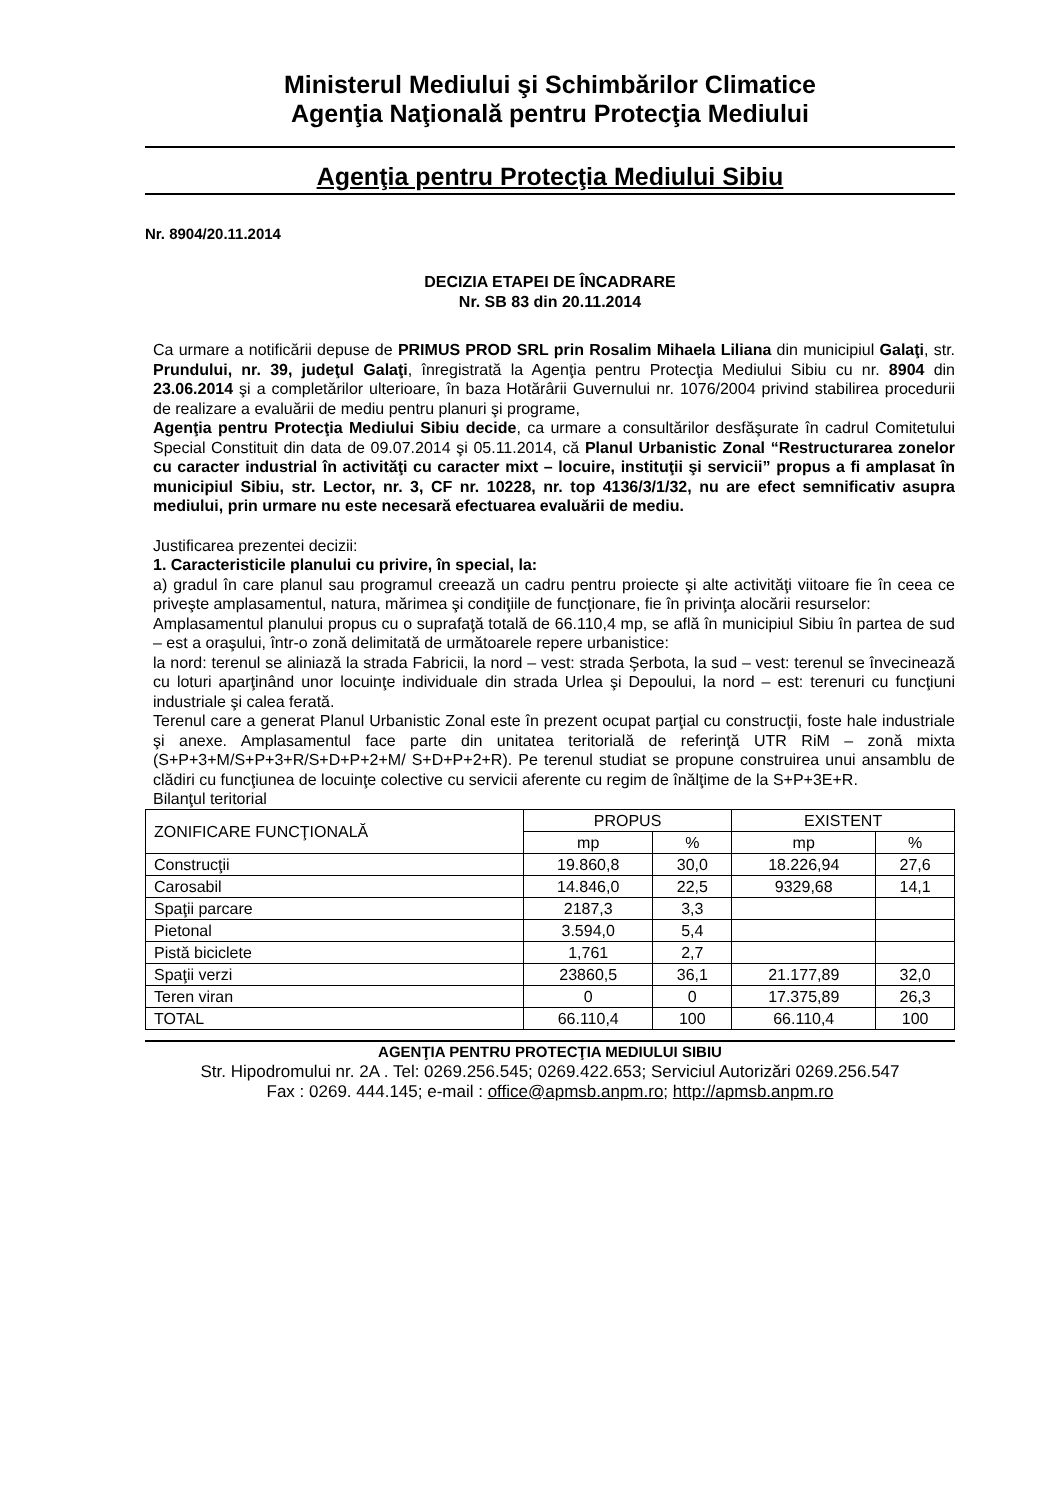Ministerul Mediului şi Schimbărilor Climatice
Agenţia Naţională pentru Protecţia Mediului
Agenţia pentru Protecţia Mediului Sibiu
Nr. 8904/20.11.2014
DECIZIA ETAPEI DE ÎNCADRARE
Nr. SB 83 din 20.11.2014
Ca urmare a notificării depuse de PRIMUS PROD SRL prin Rosalim Mihaela Liliana din municipiul Galaţi, str. Prundului, nr. 39, judeţul Galaţi, înregistrată la Agenţia pentru Protecţia Mediului Sibiu cu nr. 8904 din 23.06.2014 şi a completărilor ulterioare, în baza Hotărârii Guvernului nr. 1076/2004 privind stabilirea procedurii de realizare a evaluării de mediu pentru planuri şi programe,
Agenţia pentru Protecţia Mediului Sibiu decide, ca urmare a consultărilor desfăşurate în cadrul Comitetului Special Constituit din data de 09.07.2014 şi 05.11.2014, că Planul Urbanistic Zonal “Restructurarea zonelor cu caracter industrial în activităţi cu caracter mixt – locuire, instituţii şi servicii” propus a fi amplasat în municipiul Sibiu, str. Lector, nr. 3, CF nr. 10228, nr. top 4136/3/1/32, nu are efect semnificativ asupra mediului, prin urmare nu este necesară efectuarea evaluării de mediu.
Justificarea prezentei decizii:
1. Caracteristicile planului cu privire, în special, la:
a) gradul în care planul sau programul creează un cadru pentru proiecte şi alte activităţi viitoare fie în ceea ce priveşte amplasamentul, natura, mărimea şi condiţiile de funcţionare, fie în privinţa alocării resurselor:
Amplasamentul planului propus cu o suprafaţă totală de 66.110,4 mp, se află în municipiul Sibiu în partea de sud – est a oraşului, într-o zonă delimitată de următoarele repere urbanistice:
la nord: terenul se aliniază la strada Fabricii, la nord – vest: strada Şerbota, la sud – vest: terenul se învecinează cu loturi aparţinând unor locuinţe individuale din strada Urlea şi Depoului, la nord – est: terenuri cu funcţiuni industriale şi calea ferată.
Terenul care a generat Planul Urbanistic Zonal este în prezent ocupat parţial cu construcţii, foste hale industriale şi anexe. Amplasamentul face parte din unitatea teritorială de referinţă UTR RiM – zonă mixta (S+P+3+M/S+P+3+R/S+D+P+2+M/ S+D+P+2+R). Pe terenul studiat se propune construirea unui ansamblu de clădiri cu funcţiunea de locuinţe colective cu servicii aferente cu regim de înălţime de la S+P+3E+R.
Bilanţul teritorial
| ZONIFICARE FUNCŢIONALĂ | PROPUS | | EXISTENT | |
| --- | --- | --- | --- | --- |
| | mp | % | mp | % |
| Construcţii | 19.860,8 | 30,0 | 18.226,94 | 27,6 |
| Carosabil | 14.846,0 | 22,5 | 9329,68 | 14,1 |
| Spaţii parcare | 2187,3 | 3,3 | | |
| Pietonal | 3.594,0 | 5,4 | | |
| Pistă biciclete | 1,761 | 2,7 | | |
| Spaţii verzi | 23860,5 | 36,1 | 21.177,89 | 32,0 |
| Teren viran | 0 | 0 | 17.375,89 | 26,3 |
| TOTAL | 66.110,4 | 100 | 66.110,4 | 100 |
AGENŢIA PENTRU PROTECŢIA MEDIULUI SIBIU
Str. Hipodromului nr. 2A . Tel: 0269.256.545; 0269.422.653; Serviciul Autorizări 0269.256.547
Fax : 0269. 444.145; e-mail : office@apmsb.anpm.ro; http://apmsb.anpm.ro